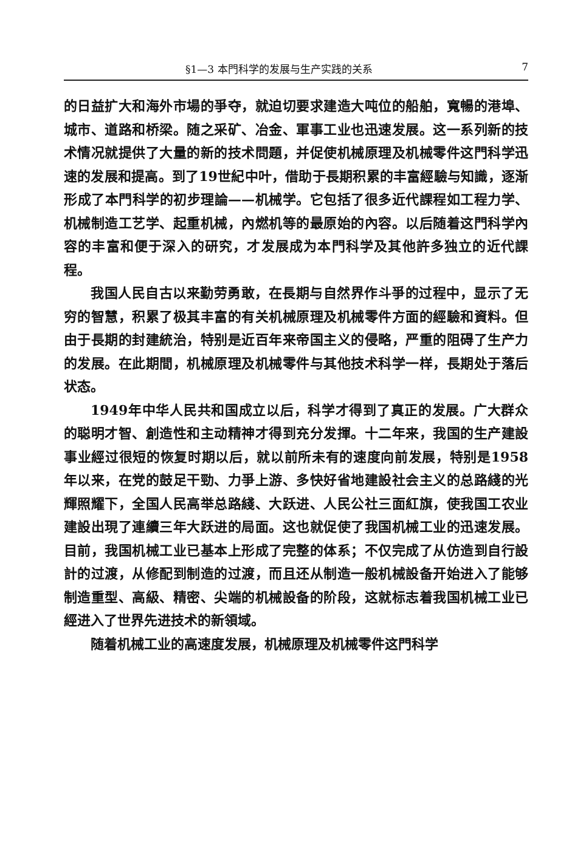§1—3 本門科学的发展与生产实践的关系 7
的日益扩大和海外市場的爭夺，就迫切要求建造大吨位的船舶，寬暢的港埠、城市、道路和桥梁。随之采矿、冶金、軍事工业也迅速发展。这一系列新的技术情况就提供了大量的新的技术問題，并促使机械原理及机械零件这門科学迅速的发展和提高。到了19世紀中叶，借助于長期积累的丰富經驗与知識，逐渐形成了本門科学的初步理論——机械学。它包括了很多近代課程如工程力学、机械制造工艺学、起重机械，內燃机等的最原始的內容。以后随着这門科学內容的丰富和便于深入的研究，才发展成为本門科学及其他許多独立的近代課程。
我国人民自古以来勤劳勇敢，在長期与自然界作斗爭的过程中，显示了无穷的智慧，积累了极其丰富的有关机械原理及机械零件方面的經驗和資料。但由于長期的封建統治，特别是近百年来帝国主义的侵略，严重的阻碍了生产力的发展。在此期間，机械原理及机械零件与其他技术科学一样，長期处于落后状态。
1949年中华人民共和国成立以后，科学才得到了真正的发展。广大群众的聪明才智、創造性和主动精神才得到充分发揮。十二年来，我国的生产建設事业經过很短的恢复时期以后，就以前所未有的速度向前发展，特别是1958年以来，在党的鼓足干勁、力爭上游、多快好省地建設社会主义的总路綫的光輝照耀下，全国人民高举总路綫、大跃进、人民公社三面紅旗，使我国工农业建設出現了連續三年大跃进的局面。这也就促使了我国机械工业的迅速发展。目前，我国机械工业已基本上形成了完整的体系；不仅完成了从仿造到自行設計的过渡，从修配到制造的过渡，而且还从制造一般机械設备开始进入了能够制造重型、高級、精密、尖端的机械設备的阶段，这就标志着我国机械工业已經进入了世界先进技术的新領域。
随着机械工业的高速度发展，机械原理及机械零件这門科学